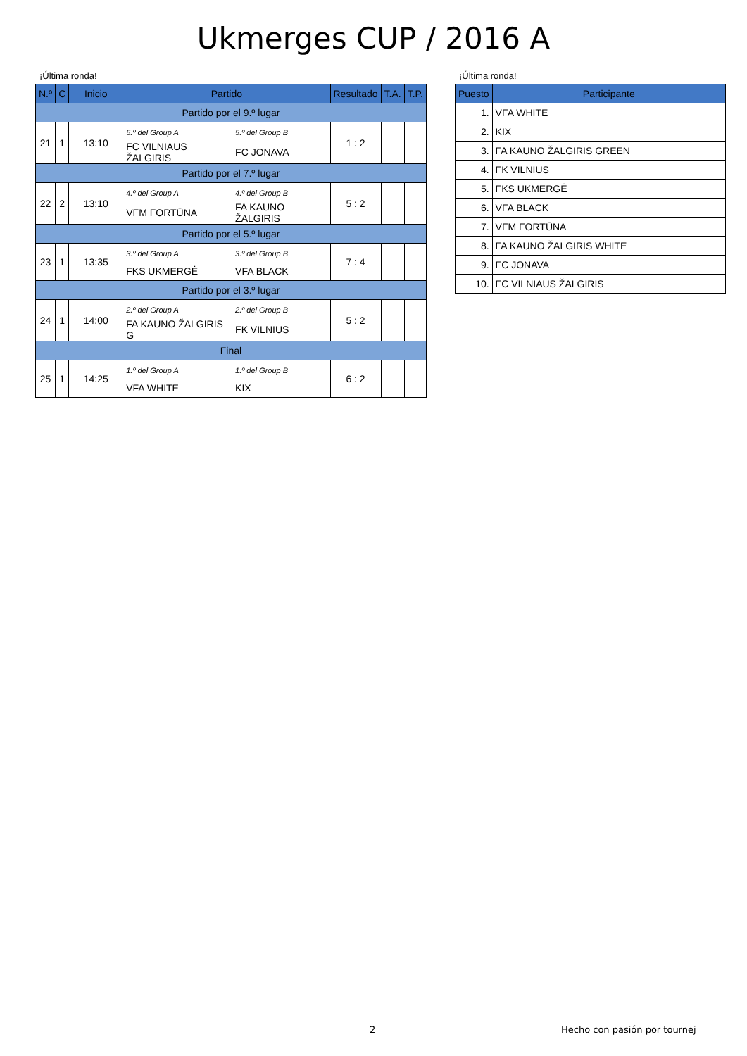Ukmerges CUP / 2016 A
¡Última ronda!
| N.º | C | Inicio | Partido | | Resultado | T.A. | T.P. |
| --- | --- | --- | --- | --- | --- | --- | --- |
| Partido por el 9.º lugar | | | | | | | |
| 21 | 1 | 13:10 | 5.º del Group A | 5.º del Group B | 1 : 2 | | |
| | | | FC VILNIAUS ŽALGIRIS | FC JONAVA | | | |
| Partido por el 7.º lugar | | | | | | | |
| 22 | 2 | 13:10 | 4.º del Group A | 4.º del Group B | 5 : 2 | | |
| | | | VFM FORTŪNA | FA KAUNO ŽALGIRIS | | | |
| Partido por el 5.º lugar | | | | | | | |
| 23 | 1 | 13:35 | 3.º del Group A | 3.º del Group B | 7 : 4 | | |
| | | | FKS UKMERGĖ | VFA BLACK | | | |
| Partido por el 3.º lugar | | | | | | | |
| 24 | 1 | 14:00 | 2.º del Group A | 2.º del Group B | 5 : 2 | | |
| | | | FA KAUNO ŽALGIRIS G | FK VILNIUS | | | |
| Final | | | | | | | |
| 25 | 1 | 14:25 | 1.º del Group A | 1.º del Group B | 6 : 2 | | |
| | | | VFA WHITE | KIX | | | |
¡Última ronda!
| Puesto | Participante |
| --- | --- |
| 1. | VFA WHITE |
| 2. | KIX |
| 3. | FA KAUNO ŽALGIRIS GREEN |
| 4. | FK VILNIUS |
| 5. | FKS UKMERGĖ |
| 6. | VFA BLACK |
| 7. | VFM FORTŪNA |
| 8. | FA KAUNO ŽALGIRIS WHITE |
| 9. | FC JONAVA |
| 10. | FC VILNIAUS ŽALGIRIS |
2 Hecho con pasión por tournej